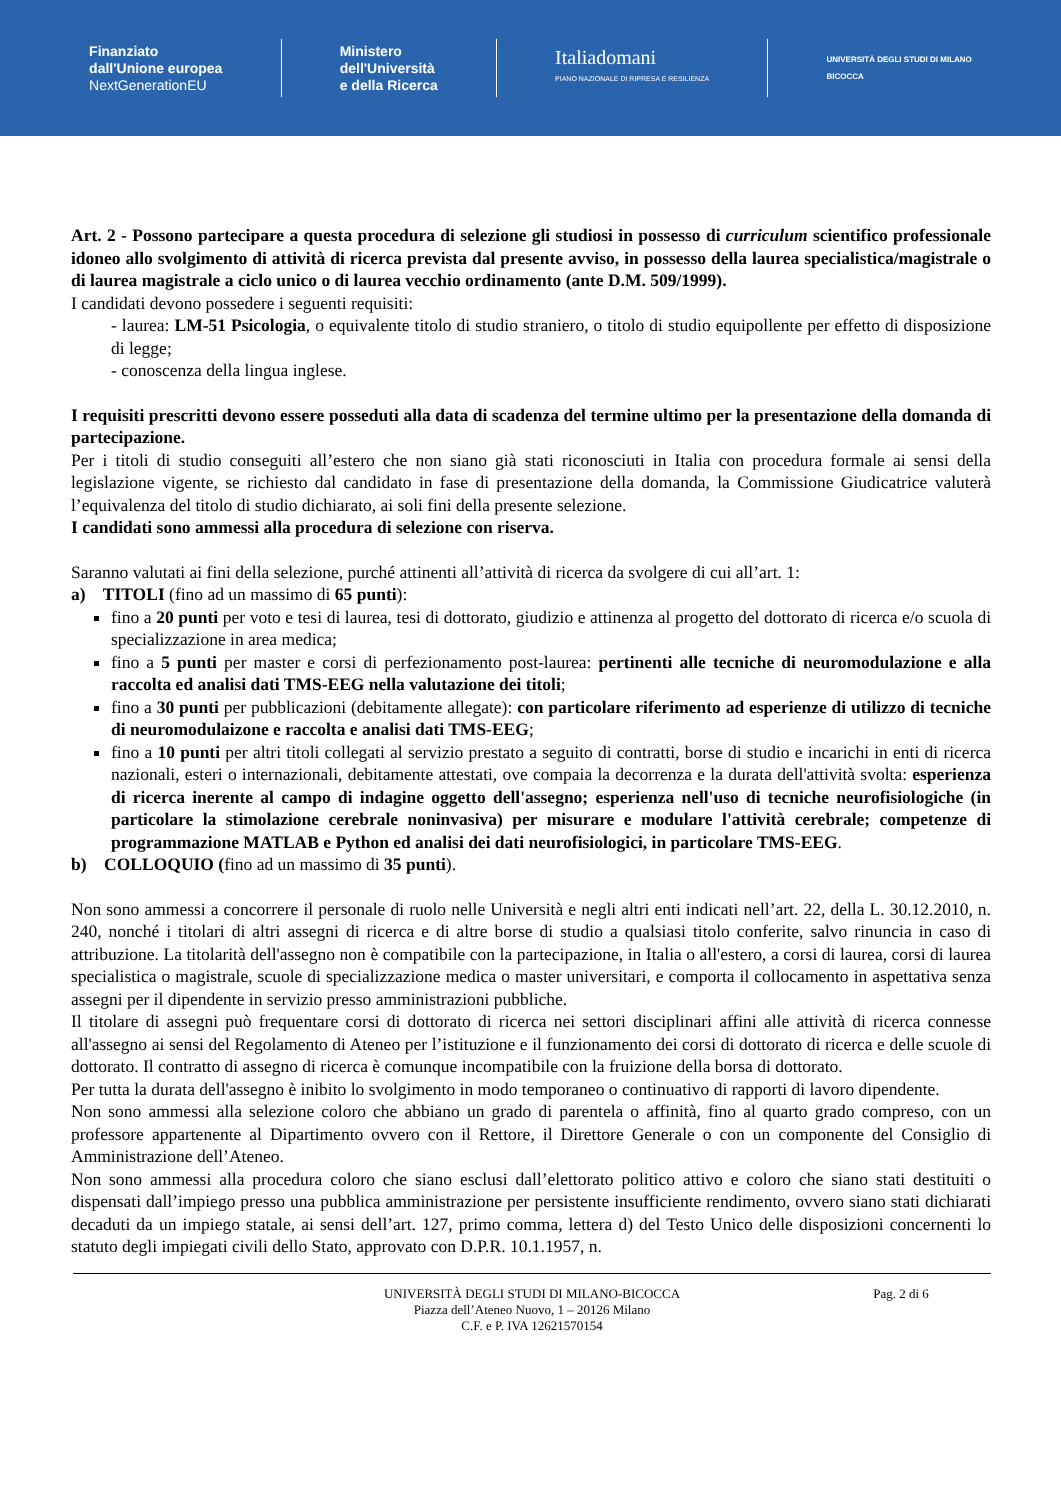Finanziato
dall'Unione europea
NextGenerationEU
Ministero
dell'Università
e della Ricerca
Italiadomani
PIANO NAZIONALE DI RIPRESA E RESILIENZA
UNIVERSITÀ DEGLI STUDI DI MILANO
BICOCCA
Art. 2 - Possono partecipare a questa procedura di selezione gli studiosi in possesso di curriculum scientifico professionale idoneo allo svolgimento di attività di ricerca prevista dal presente avviso, in possesso della laurea specialistica/magistrale o di laurea magistrale a ciclo unico o di laurea vecchio ordinamento (ante D.M. 509/1999).
I candidati devono possedere i seguenti requisiti:
- laurea: LM-51 Psicologia, o equivalente titolo di studio straniero, o titolo di studio equipollente per effetto di disposizione di legge;
- conoscenza della lingua inglese.
I requisiti prescritti devono essere posseduti alla data di scadenza del termine ultimo per la presentazione della domanda di partecipazione.
Per i titoli di studio conseguiti all’estero che non siano già stati riconosciuti in Italia con procedura formale ai sensi della legislazione vigente, se richiesto dal candidato in fase di presentazione della domanda, la Commissione Giudicatrice valuterà l’equivalenza del titolo di studio dichiarato, ai soli fini della presente selezione.
I candidati sono ammessi alla procedura di selezione con riserva.
Saranno valutati ai fini della selezione, purché attinenti all’attività di ricerca da svolgere di cui all’art. 1:
a) TITOLI (fino ad un massimo di 65 punti):
fino a 20 punti per voto e tesi di laurea, tesi di dottorato, giudizio e attinenza al progetto del dottorato di ricerca e/o scuola di specializzazione in area medica;
fino a 5 punti per master e corsi di perfezionamento post-laurea: pertinenti alle tecniche di neuromodulazione e alla raccolta ed analisi dati TMS-EEG nella valutazione dei titoli;
fino a 30 punti per pubblicazioni (debitamente allegate): con particolare riferimento ad esperienze di utilizzo di tecniche di neuromodulaizone e raccolta e analisi dati TMS-EEG;
fino a 10 punti per altri titoli collegati al servizio prestato a seguito di contratti, borse di studio e incarichi in enti di ricerca nazionali, esteri o internazionali, debitamente attestati, ove compaia la decorrenza e la durata dell'attività svolta: esperienza di ricerca inerente al campo di indagine oggetto dell'assegno; esperienza nell'uso di tecniche neurofisiologiche (in particolare la stimolazione cerebrale noninvasiva) per misurare e modulare l'attività cerebrale; competenze di programmazione MATLAB e Python ed analisi dei dati neurofisiologici, in particolare TMS-EEG.
b) COLLOQUIO (fino ad un massimo di 35 punti).
Non sono ammessi a concorrere il personale di ruolo nelle Università e negli altri enti indicati nell’art. 22, della L. 30.12.2010, n. 240, nonché i titolari di altri assegni di ricerca e di altre borse di studio a qualsiasi titolo conferite, salvo rinuncia in caso di attribuzione. La titolarità dell'assegno non è compatibile con la partecipazione, in Italia o all'estero, a corsi di laurea, corsi di laurea specialistica o magistrale, scuole di specializzazione medica o master universitari, e comporta il collocamento in aspettativa senza assegni per il dipendente in servizio presso amministrazioni pubbliche.
Il titolare di assegni può frequentare corsi di dottorato di ricerca nei settori disciplinari affini alle attività di ricerca connesse all'assegno ai sensi del Regolamento di Ateneo per l’istituzione e il funzionamento dei corsi di dottorato di ricerca e delle scuole di dottorato. Il contratto di assegno di ricerca è comunque incompatibile con la fruizione della borsa di dottorato.
Per tutta la durata dell'assegno è inibito lo svolgimento in modo temporaneo o continuativo di rapporti di lavoro dipendente.
Non sono ammessi alla selezione coloro che abbiano un grado di parentela o affinità, fino al quarto grado compreso, con un professore appartenente al Dipartimento ovvero con il Rettore, il Direttore Generale o con un componente del Consiglio di Amministrazione dell’Ateneo.
Non sono ammessi alla procedura coloro che siano esclusi dall’elettorato politico attivo e coloro che siano stati destituiti o dispensati dall’impiego presso una pubblica amministrazione per persistente insufficiente rendimento, ovvero siano stati dichiarati decaduti da un impiego statale, ai sensi dell’art. 127, primo comma, lettera d) del Testo Unico delle disposizioni concernenti lo statuto degli impiegati civili dello Stato, approvato con D.P.R. 10.1.1957, n.
UNIVERSITÀ DEGLI STUDI DI MILANO-BICOCCA
Piazza dell’Ateneo Nuovo, 1 – 20126 Milano
C.F. e P. IVA 12621570154
Pag. 2 di 6